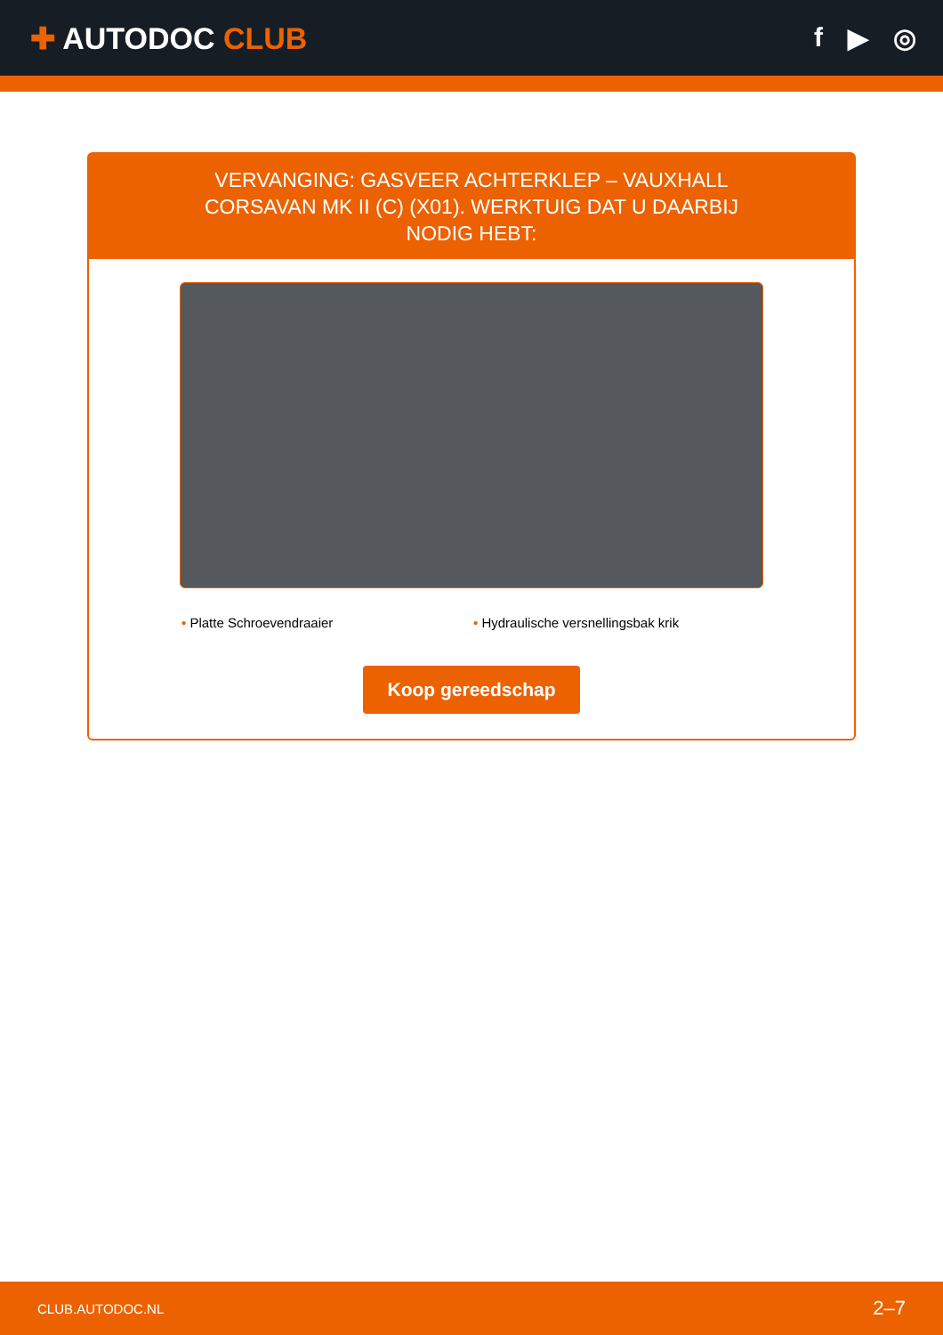✚ AUTODOC CLUB f ▶ ◎
VERVANGING: GASVEER ACHTERKLEP – VAUXHALL CORSAVAN MK II (C) (X01). WERKTUIG DAT U DAARBIJ NODIG HEBT:
• Platte Schroevendraaier • Hydraulische versnellingsbak krik
Koop gereedschap
CLUB.AUTODOC.NL 2–7